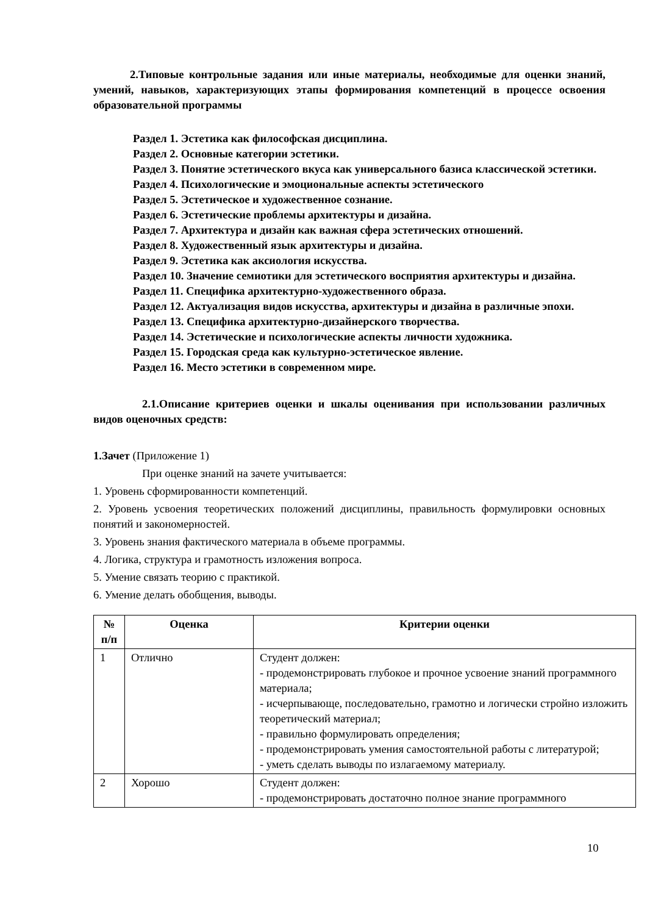2.Типовые контрольные задания или иные материалы, необходимые для оценки знаний, умений, навыков, характеризующих этапы формирования компетенций в процессе освоения образовательной программы
Раздел 1. Эстетика как философская дисциплина.
Раздел 2. Основные категории эстетики.
Раздел 3. Понятие эстетического вкуса как универсального базиса классической эстетики.
Раздел 4. Психологические и эмоциональные аспекты эстетического
Раздел 5. Эстетическое и художественное сознание.
Раздел 6. Эстетические проблемы архитектуры и дизайна.
Раздел 7. Архитектура и дизайн как важная сфера эстетических отношений.
Раздел 8. Художественный язык архитектуры и дизайна.
Раздел 9. Эстетика как аксиология искусства.
Раздел 10. Значение семиотики для эстетического восприятия архитектуры и дизайна.
Раздел 11. Специфика архитектурно-художественного образа.
Раздел 12. Актуализация видов искусства, архитектуры и дизайна в различные эпохи.
Раздел 13. Специфика архитектурно-дизайнерского творчества.
Раздел 14. Эстетические и психологические аспекты личности художника.
Раздел 15. Городская среда как культурно-эстетическое явление.
Раздел 16. Место эстетики в современном мире.
2.1.Описание критериев оценки и шкалы оценивания при использовании различных видов оценочных средств:
1.Зачет (Приложение 1)
При оценке знаний на зачете учитывается:
1. Уровень сформированности компетенций.
2. Уровень усвоения теоретических положений дисциплины, правильность формулировки основных понятий и закономерностей.
3. Уровень знания фактического материала в объеме программы.
4. Логика, структура и грамотность изложения вопроса.
5. Умение связать теорию с практикой.
6. Умение делать обобщения, выводы.
| № п/п | Оценка | Критерии оценки |
| --- | --- | --- |
| 1 | Отлично | Студент должен: - продемонстрировать глубокое и прочное усвоение знаний программного материала; - исчерпывающе, последовательно, грамотно и логически стройно изложить теоретический материал; - правильно формулировать определения; - продемонстрировать умения самостоятельной работы с литературой; - уметь сделать выводы по излагаемому материалу. |
| 2 | Хорошо | Студент должен: - продемонстрировать достаточно полное знание программного |
10